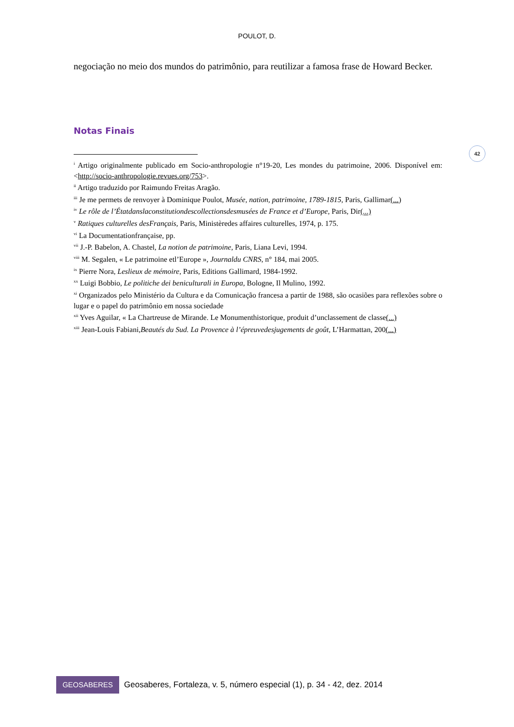POULOT, D.
42
negociação no meio dos mundos do patrimônio, para reutilizar a famosa frase de Howard Becker.
Notas Finais
<sup>i</sup> Artigo originalmente publicado em Socio-anthropologie n°19-20, Les mondes du patrimoine, 2006. Disponível em: <http://socio-anthropologie.revues.org/753>.
<sup>ii</sup> Artigo traduzido por Raimundo Freitas Aragão.
<sup>iii</sup> Je me permets de renvoyer à Dominique Poulot, Musée, nation, patrimoine, 1789-1815, Paris, Gallimar(...)
<sup>iv</sup> Le rôle de l’Étatdanslaconstitutiondescollectionsdesmusées de France et d’Europe, Paris, Dir(...)
<sup>v</sup> Ratiques culturelles desFrançais, Paris, Ministèredes affaires culturelles, 1974, p. 175.
<sup>vi</sup> La Documentationfrançaise, pp.
<sup>vii</sup> J.-P. Babelon, A. Chastel, La notion de patrimoine, Paris, Liana Levi, 1994.
<sup>viii</sup> M. Segalen, « Le patrimoine etl’Europe », Journaldu CNRS, n° 184, mai 2005.
<sup>ix</sup> Pierre Nora, Leslieux de mémoire, Paris, Editions Gallimard, 1984-1992.
<sup>xx</sup> Luigi Bobbio, Le politiche dei beniculturali in Europa, Bologne, Il Mulino, 1992.
<sup>xi</sup> Organizados pelo Ministério da Cultura e da Comunicação francesa a partir de 1988, são ocasiões para reflexões sobre o lugar e o papel do patrimônio em nossa sociedade
<sup>xii</sup> Yves Aguilar, « La Chartreuse de Mirande. Le Monumenthistorique, produit d’unclassement de classe(...)
<sup>xiii</sup> Jean-Louis Fabiani,Beautés du Sud. La Provence à l’épreuvedesjugements de goût, L’Harmattan, 200(...)
GEOSABERES
Geosaberes, Fortaleza, v. 5, número especial (1), p. 34 - 42, dez. 2014